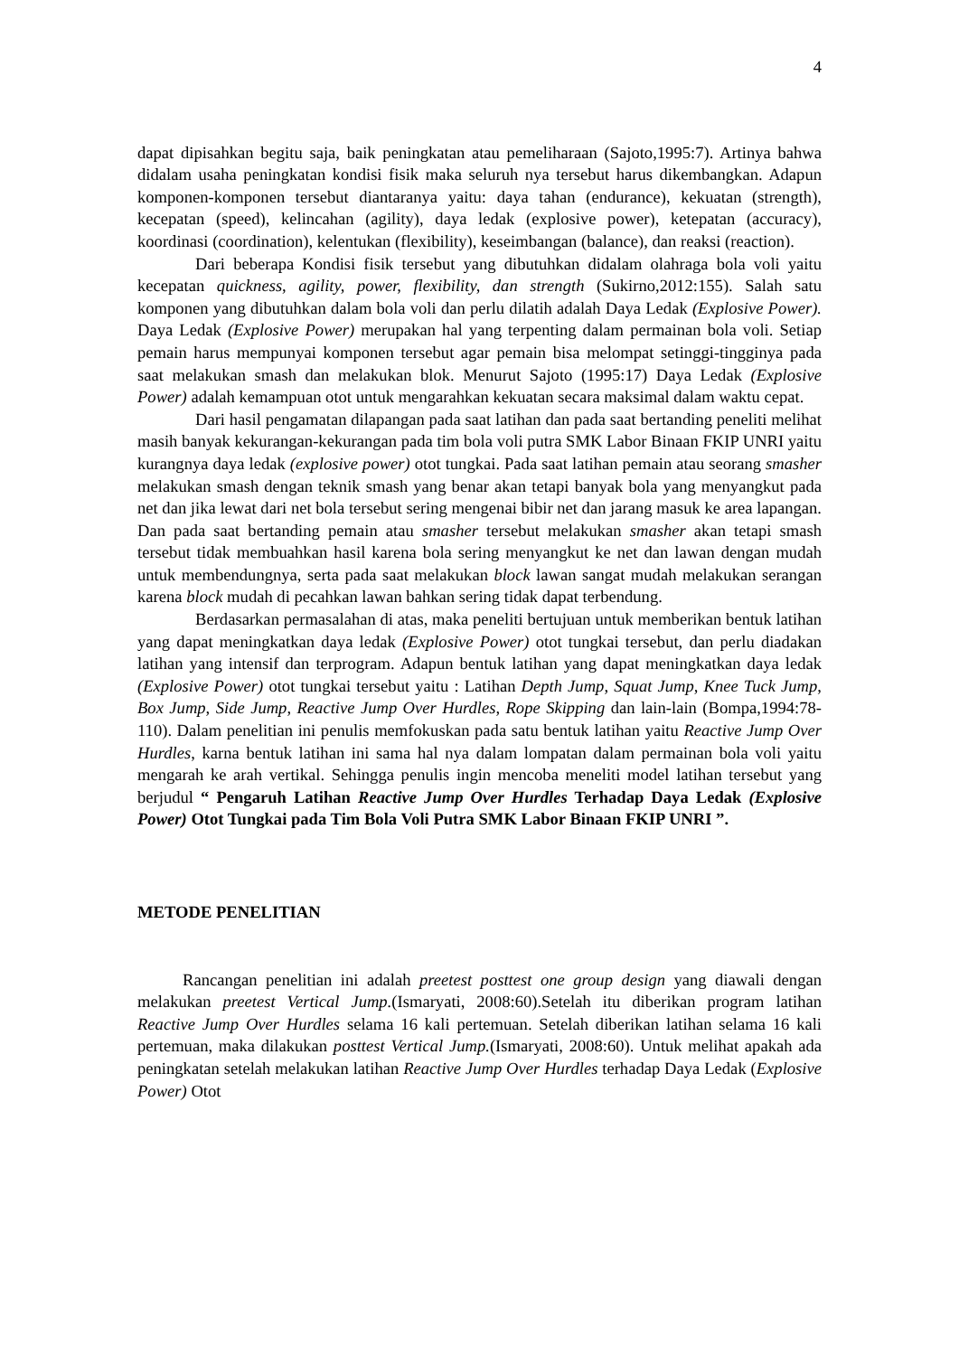4
dapat dipisahkan begitu saja, baik peningkatan atau pemeliharaan (Sajoto,1995:7). Artinya bahwa didalam usaha peningkatan kondisi fisik maka seluruh nya tersebut harus dikembangkan. Adapun komponen-komponen tersebut diantaranya yaitu: daya tahan (endurance), kekuatan (strength), kecepatan (speed), kelincahan (agility), daya ledak (explosive power), ketepatan (accuracy), koordinasi (coordination), kelentukan (flexibility), keseimbangan (balance), dan reaksi (reaction).
Dari beberapa Kondisi fisik tersebut yang dibutuhkan didalam olahraga bola voli yaitu kecepatan quickness, agility, power, flexibility, dan strength (Sukirno,2012:155). Salah satu komponen yang dibutuhkan dalam bola voli dan perlu dilatih adalah Daya Ledak (Explosive Power). Daya Ledak (Explosive Power) merupakan hal yang terpenting dalam permainan bola voli. Setiap pemain harus mempunyai komponen tersebut agar pemain bisa melompat setinggi-tingginya pada saat melakukan smash dan melakukan blok. Menurut Sajoto (1995:17) Daya Ledak (Explosive Power) adalah kemampuan otot untuk mengarahkan kekuatan secara maksimal dalam waktu cepat.
Dari hasil pengamatan dilapangan pada saat latihan dan pada saat bertanding peneliti melihat masih banyak kekurangan-kekurangan pada tim bola voli putra SMK Labor Binaan FKIP UNRI yaitu kurangnya daya ledak (explosive power) otot tungkai. Pada saat latihan pemain atau seorang smasher melakukan smash dengan teknik smash yang benar akan tetapi banyak bola yang menyangkut pada net dan jika lewat dari net bola tersebut sering mengenai bibir net dan jarang masuk ke area lapangan. Dan pada saat bertanding pemain atau smasher tersebut melakukan smasher akan tetapi smash tersebut tidak membuahkan hasil karena bola sering menyangkut ke net dan lawan dengan mudah untuk membendungnya, serta pada saat melakukan block lawan sangat mudah melakukan serangan karena block mudah di pecahkan lawan bahkan sering tidak dapat terbendung.
Berdasarkan permasalahan di atas, maka peneliti bertujuan untuk memberikan bentuk latihan yang dapat meningkatkan daya ledak (Explosive Power) otot tungkai tersebut, dan perlu diadakan latihan yang intensif dan terprogram. Adapun bentuk latihan yang dapat meningkatkan daya ledak (Explosive Power) otot tungkai tersebut yaitu : Latihan Depth Jump, Squat Jump, Knee Tuck Jump, Box Jump, Side Jump, Reactive Jump Over Hurdles, Rope Skipping dan lain-lain (Bompa,1994:78-110). Dalam penelitian ini penulis memfokuskan pada satu bentuk latihan yaitu Reactive Jump Over Hurdles, karna bentuk latihan ini sama hal nya dalam lompatan dalam permainan bola voli yaitu mengarah ke arah vertikal. Sehingga penulis ingin mencoba meneliti model latihan tersebut yang berjudul “ Pengaruh Latihan Reactive Jump Over Hurdles Terhadap Daya Ledak (Explosive Power) Otot Tungkai pada Tim Bola Voli Putra SMK Labor Binaan FKIP UNRI ”.
METODE PENELITIAN
Rancangan penelitian ini adalah preetest posttest one group design yang diawali dengan melakukan preetest Vertical Jump.(Ismaryati, 2008:60).Setelah itu diberikan program latihan Reactive Jump Over Hurdles selama 16 kali pertemuan. Setelah diberikan latihan selama 16 kali pertemuan, maka dilakukan posttest Vertical Jump.(Ismaryati, 2008:60). Untuk melihat apakah ada peningkatan setelah melakukan latihan Reactive Jump Over Hurdles terhadap Daya Ledak (Explosive Power) Otot